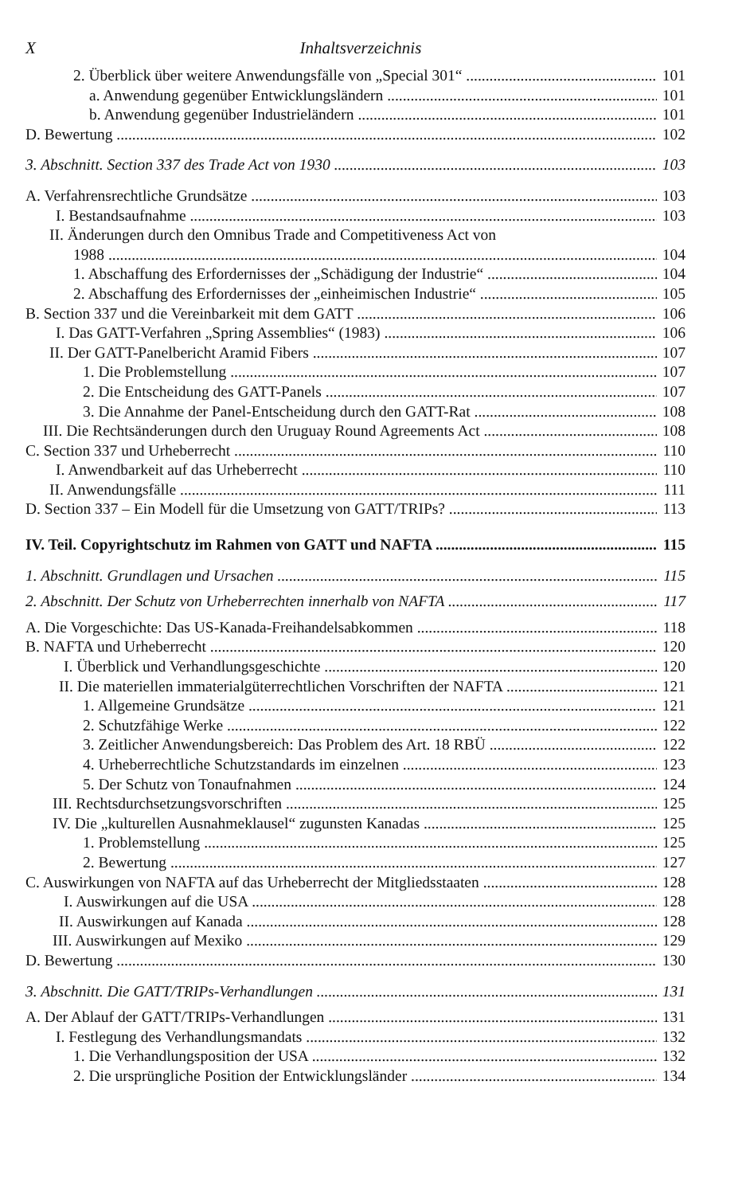X Inhaltsverzeichnis
2. Überblick über weitere Anwendungsfälle von „Special 301“101
a. Anwendung gegenüber Entwicklungsländern 101
b. Anwendung gegenüber Industrieländern 101
D. Bewertung 102
3. Abschnitt. Section 337 des Trade Act von 1930 103
A. Verfahrensrechtliche Grundsätze 103
I. Bestandsaufnahme 103
II. Änderungen durch den Omnibus Trade and Competitiveness Act von
1988 104
1. Abschaffung des Erfordernisses der „Schädigung der Industrie“104
2. Abschaffung des Erfordernisses der „einheimischen Industrie“105
B. Section 337 und die Vereinbarkeit mit dem GATT 106
I. Das GATT-Verfahren „Spring Assemblies“ (1983) 106
II. Der GATT-Panelbericht Aramid Fibers 107
1. Die Problemstellung 107
2. Die Entscheidung des GATT-Panels 107
3. Die Annahme der Panel-Entscheidung durch den GATT-Rat 108
III. Die Rechtsänderungen durch den Uruguay Round Agreements Act 108
C. Section 337 und Urheberrecht 110
I. Anwendbarkeit auf das Urheberrecht 110
II. Anwendungsfälle 111
D. Section 337 – Ein Modell für die Umsetzung von GATT/TRIPs? 113
IV. Teil. Copyrightschutz im Rahmen von GATT und NAFTA 115
1. Abschnitt. Grundlagen und Ursachen 115
2. Abschnitt. Der Schutz von Urheberrechten innerhalb von NAFTA 117
A. Die Vorgeschichte: Das US-Kanada-Freihandelsabkommen 118
B. NAFTA und Urheberrecht 120
I. Überblick und Verhandlungsgeschichte 120
II. Die materiellen immaterialgüterrechtlichen Vorschriften der NAFTA 121
1. Allgemeine Grundsätze 121
2. Schutzfähige Werke 122
3. Zeitlicher Anwendungsbereich: Das Problem des Art. 18 RBÜ 122
4. Urheberrechtliche Schutzstandards im einzelnen 123
5. Der Schutz von Tonaufnahmen 124
III. Rechtsdurchsetzungsvorschriften 125
IV. Die „kulturellen Ausnahmeklausel“ zugunsten Kanadas 125
1. Problemstellung 125
2. Bewertung 127
C. Auswirkungen von NAFTA auf das Urheberrecht der Mitgliedsstaaten 128
I. Auswirkungen auf die USA 128
II. Auswirkungen auf Kanada 128
III. Auswirkungen auf Mexiko 129
D. Bewertung 130
3. Abschnitt. Die GATT/TRIPs-Verhandlungen 131
A. Der Ablauf der GATT/TRIPs-Verhandlungen 131
I. Festlegung des Verhandlungsmandats 132
1. Die Verhandlungsposition der USA 132
2. Die ursprüngliche Position der Entwicklungsländer 134